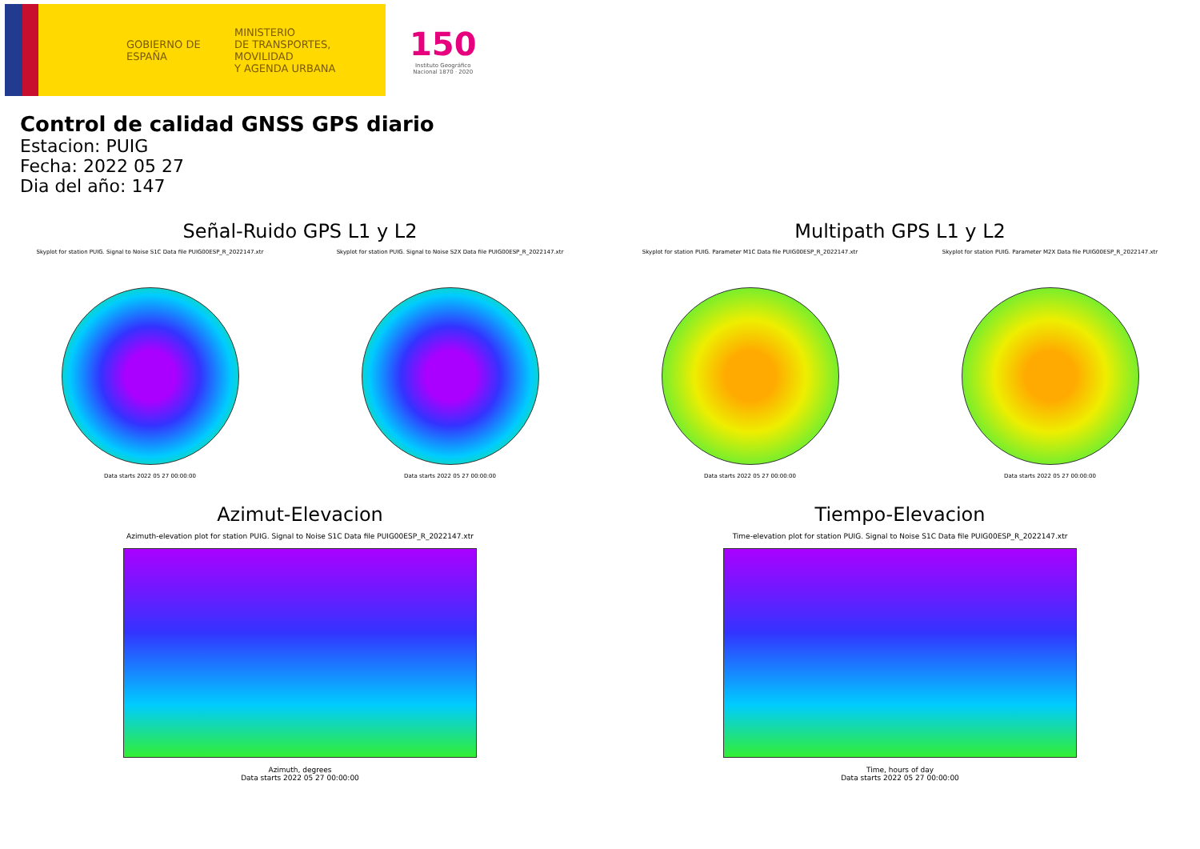GOBIERNO DE ESPAÑA
MINISTERIO
DE TRANSPORTES, MOVILIDAD
Y AGENDA URBANA
150
Instituto Geográfico
Nacional 1870 · 2020
Control de calidad GNSS GPS diario
Estacion: PUIG
Fecha: 2022 05 27
Dia del año: 147
Señal-Ruido GPS L1 y L2
Skyplot for station PUIG. Signal to Noise S1C Data file PUIG00ESP_R_2022147.xtr
Data starts 2022 05 27 00:00:00
Skyplot for station PUIG. Signal to Noise S2X Data file PUIG00ESP_R_2022147.xtr
Data starts 2022 05 27 00:00:00
Multipath GPS L1 y L2
Skyplot for station PUIG. Parameter M1C Data file PUIG00ESP_R_2022147.xtr
Data starts 2022 05 27 00:00:00
Skyplot for station PUIG. Parameter M2X Data file PUIG00ESP_R_2022147.xtr
Data starts 2022 05 27 00:00:00
Azimut-Elevacion
Azimuth-elevation plot for station PUIG. Signal to Noise S1C Data file PUIG00ESP_R_2022147.xtr
Azimuth, degrees
Data starts 2022 05 27 00:00:00
Tiempo-Elevacion
Time-elevation plot for station PUIG. Signal to Noise S1C Data file PUIG00ESP_R_2022147.xtr
Time, hours of day
Data starts 2022 05 27 00:00:00